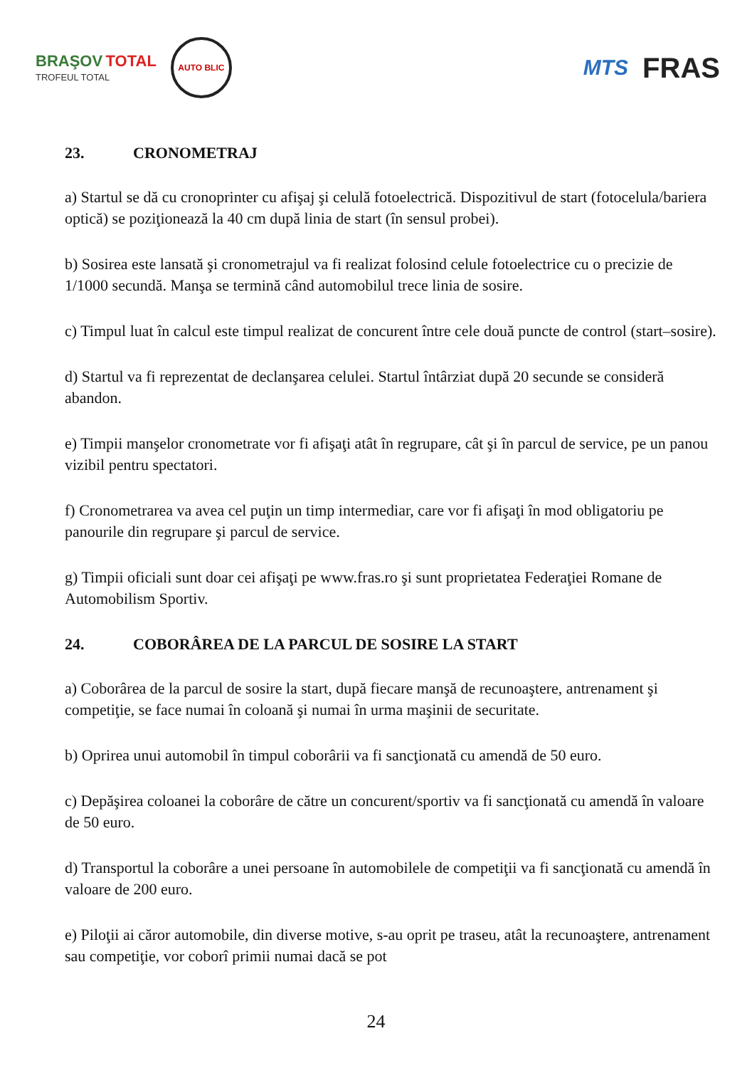BRAŞOV TOTAL
TROFEUL TOTAL
AUTO BLIC
MTS FRAS
23. CRONOMETRAJ
a) Startul se dă cu cronoprinter cu afişaj şi celulă fotoelectrică. Dispozitivul de start (fotocelula/bariera optică) se poziţionează la 40 cm după linia de start (în sensul probei).
b) Sosirea este lansată şi cronometrajul va fi realizat folosind celule fotoelectrice cu o precizie de 1/1000 secundă. Manşa se termină când automobilul trece linia de sosire.
c) Timpul luat în calcul este timpul realizat de concurent între cele două puncte de control (start–sosire).
d) Startul va fi reprezentat de declanşarea celulei. Startul întârziat după 20 secunde se consideră abandon.
e) Timpii manşelor cronometrate vor fi afişaţi atât în regrupare, cât şi în parcul de service, pe un panou vizibil pentru spectatori.
f) Cronometrarea va avea cel puţin un timp intermediar, care vor fi afişaţi în mod obligatoriu pe panourile din regrupare şi parcul de service.
g) Timpii oficiali sunt doar cei afişaţi pe www.fras.ro şi sunt proprietatea Federaţiei Romane de Automobilism Sportiv.
24. COBORÂREA DE LA PARCUL DE SOSIRE LA START
a) Coborârea de la parcul de sosire la start, după fiecare manşă de recunoaştere, antrenament şi competiţie, se face numai în coloană şi numai în urma maşinii de securitate.
b) Oprirea unui automobil în timpul coborârii va fi sancţionată cu amendă de 50 euro.
c) Depăşirea coloanei la coborâre de către un concurent/sportiv va fi sancţionată cu amendă în valoare de 50 euro.
d) Transportul la coborâre a unei persoane în automobilele de competiţii va fi sancţionată cu amendă în valoare de 200 euro.
e) Piloţii ai căror automobile, din diverse motive, s-au oprit pe traseu, atât la recunoaştere, antrenament sau competiţie, vor coborî primii numai dacă se pot
24